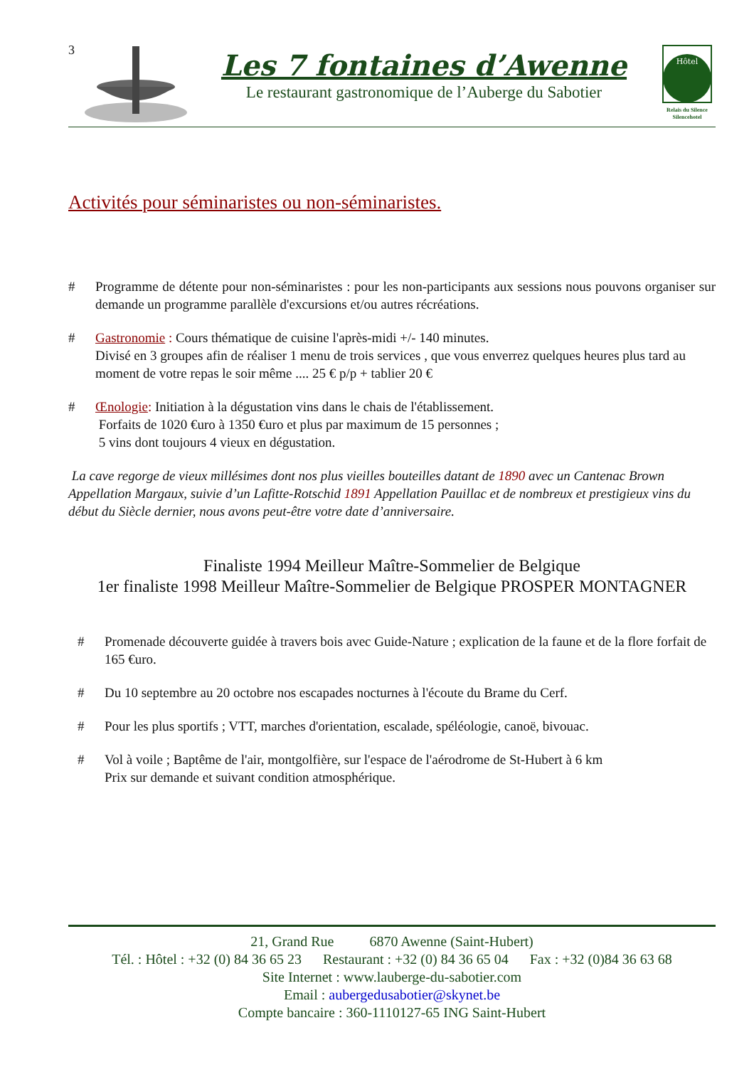3
Les 7 fontaines d’Awenne
Le restaurant gastronomique de l’Auberge du Sabotier
Hôtel
Relais du Silence
Silencehotel
Activités pour séminaristes ou non-séminaristes.
# Programme de détente pour non-séminaristes : pour les non-participants aux sessions nous pouvons organiser sur demande un programme parallèle d'excursions et/ou autres récréations.
# Gastronomie : Cours thématique de cuisine l'après-midi +/- 140 minutes.
Divisé en 3 groupes afin de réaliser 1 menu de trois services , que vous enverrez quelques heures plus tard au moment de votre repas le soir même .... 25 € p/p + tablier 20 €
# Œnologie: Initiation à la dégustation vins dans le chais de l'établissement.
Forfaits de 1020 €uro à 1350 €uro et plus par maximum de 15 personnes ;
5 vins dont toujours 4 vieux en dégustation.
La cave regorge de vieux millésimes dont nos plus vieilles bouteilles datant de 1890 avec un Cantenac Brown Appellation Margaux, suivie d’un Lafitte-Rotschid 1891 Appellation Pauillac et de nombreux et prestigieux vins du début du Siècle dernier, nous avons peut-être votre date d’anniversaire.
Finaliste 1994 Meilleur Maître-Sommelier de Belgique
1er finaliste 1998 Meilleur Maître-Sommelier de Belgique PROSPER MONTAGNER
# Promenade découverte guidée à travers bois avec Guide-Nature ; explication de la faune et de la flore forfait de 165 €uro.
# Du 10 septembre au 20 octobre nos escapades nocturnes à l'écoute du Brame du Cerf.
# Pour les plus sportifs ; VTT, marches d'orientation, escalade, spéléologie, canoë, bivouac.
# Vol à voile ; Baptême de l'air, montgolfière, sur l'espace de l'aérodrome de St-Hubert à 6 km
Prix sur demande et suivant condition atmosphérique.
21, Grand Rue 6870 Awenne (Saint-Hubert)
Tél. : Hôtel : +32 (0) 84 36 65 23 Restaurant : +32 (0) 84 36 65 04 Fax : +32 (0)84 36 63 68
Site Internet : www.lauberge-du-sabotier.com
Email : aubergedusabotier@skynet.be
Compte bancaire : 360-1110127-65 ING Saint-Hubert